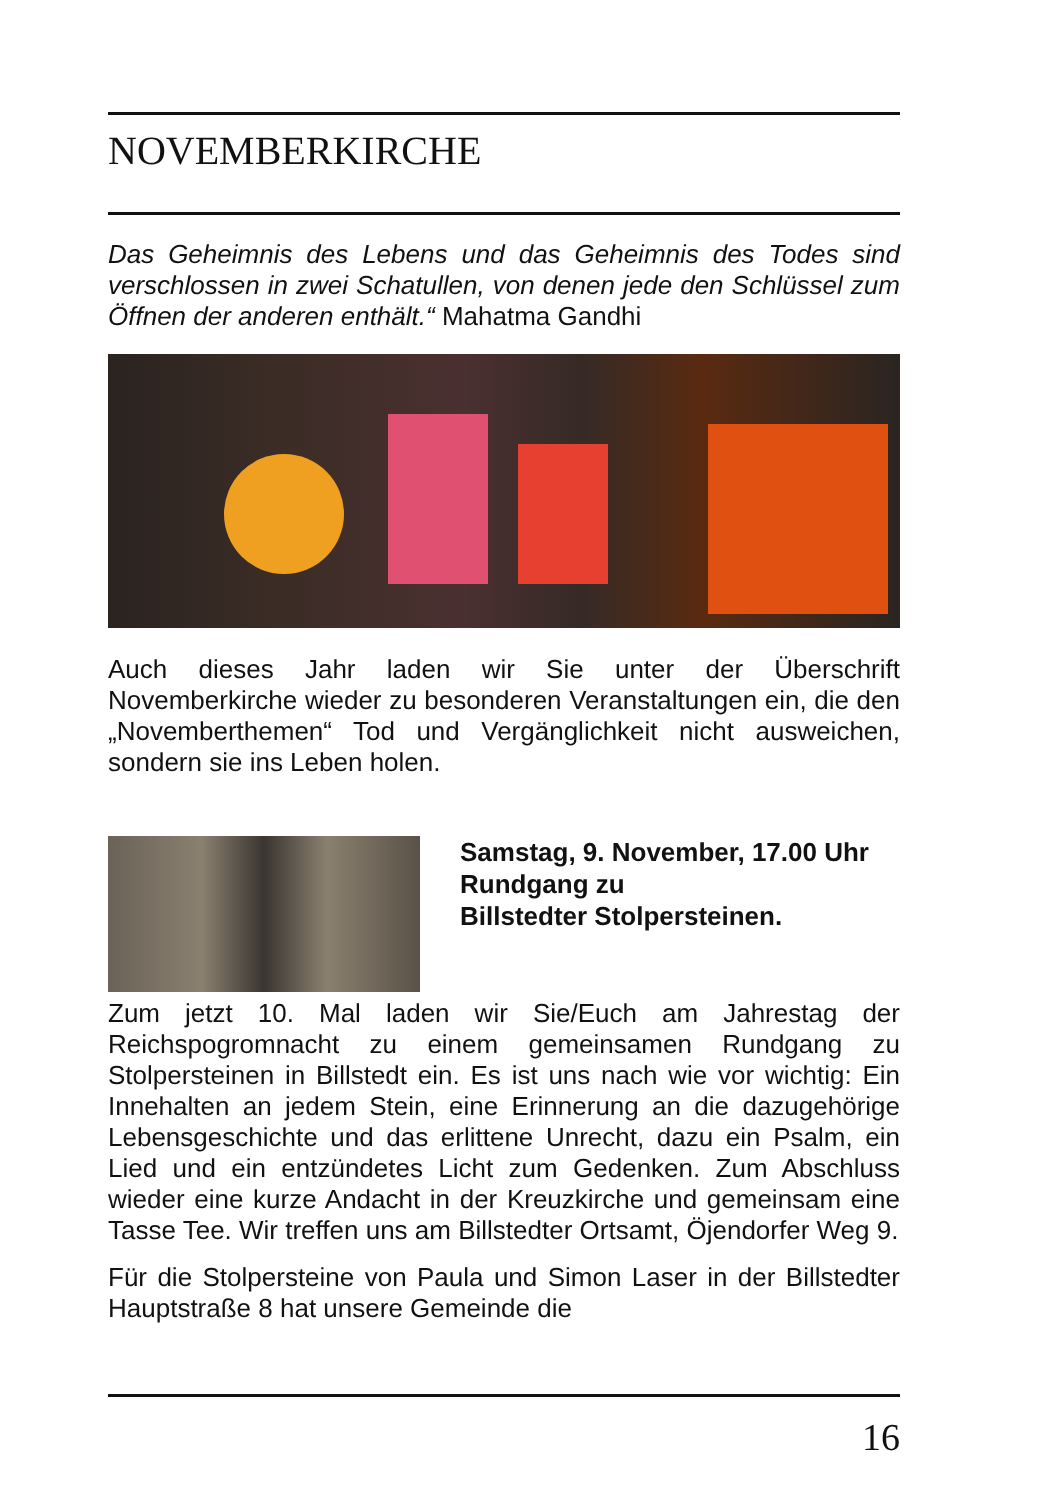NOVEMBERKIRCHE
Das Geheimnis des Lebens und das Geheimnis des Todes sind verschlossen in zwei Schatullen, von denen jede den Schlüssel zum Öffnen der anderen enthält.“ Mahatma Gandhi
Auch dieses Jahr laden wir Sie unter der Überschrift Novemberkirche wieder zu besonderen Veranstaltungen ein, die den „Novemberthemen“ Tod und Vergänglichkeit nicht ausweichen, sondern sie ins Leben holen.
Samstag, 9. November, 17.00 Uhr
Rundgang zu
Billstedter Stolpersteinen.
Zum jetzt 10. Mal laden wir Sie/Euch am Jahrestag der Reichspogromnacht zu einem gemeinsamen Rundgang zu Stolpersteinen in Billstedt ein. Es ist uns nach wie vor wichtig: Ein Innehalten an jedem Stein, eine Erinnerung an die dazugehörige Lebensgeschichte und das erlittene Unrecht, dazu ein Psalm, ein Lied und ein entzündetes Licht zum Gedenken. Zum Abschluss wieder eine kurze Andacht in der Kreuzkirche und gemeinsam eine Tasse Tee. Wir treffen uns am Billstedter Ortsamt, Öjendorfer Weg 9.
Für die Stolpersteine von Paula und Simon Laser in der Billstedter Hauptstraße 8 hat unsere Gemeinde die
16